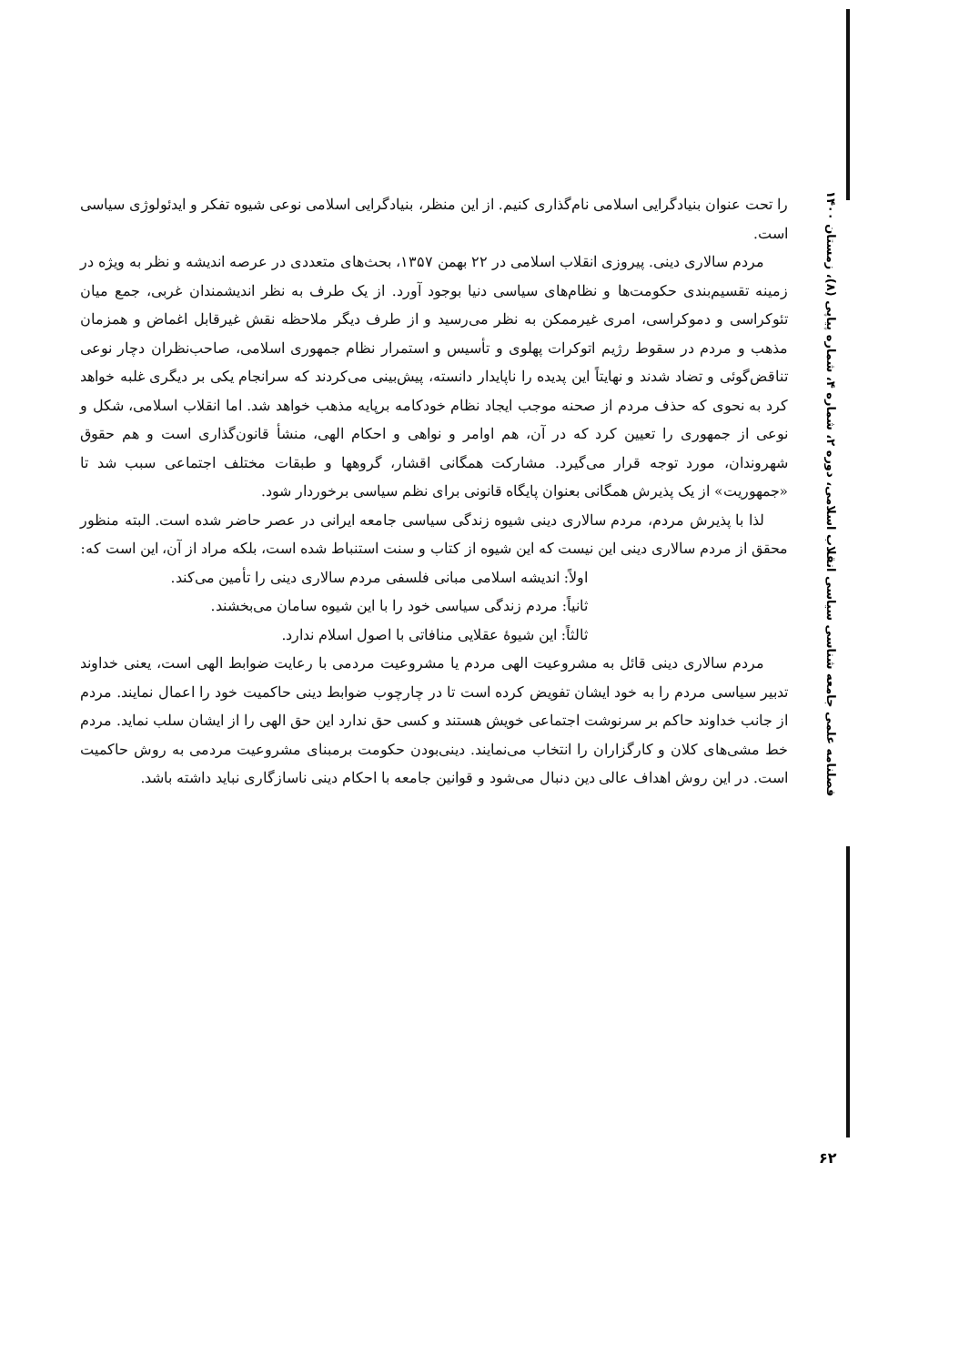را تحت عنوان بنیادگرایی اسلامی نام‌گذاری کنیم. از این منظر، بنیادگرایی اسلامی نوعی شیوه تفکر و ایدئولوژی سیاسی است.
مردم سالاری دینی. پیروزی انقلاب اسلامی در ۲۲ بهمن ۱۳۵۷، بحث‌های متعددی در عرصه اندیشه و نظر به ویژه در زمینه تقسیم‌بندی حکومت‌ها و نظام‌های سیاسی دنیا بوجود آورد. از یک طرف به نظر اندیشمندان غربی، جمع میان تئوکراسی و دموکراسی، امری غیرممکن به نظر می‌رسید و از طرف دیگر ملاحظه نقش غیرقابل اغماض و همزمان مذهب و مردم در سقوط رژیم اتوکرات پهلوی و تأسیس و استمرار نظام جمهوری اسلامی، صاحب‌نظران دچار نوعی تناقض‌گوئی و تضاد شدند و نهایتاً این پدیده را ناپایدار دانسته، پیش‌بینی می‌کردند که سرانجام یکی بر دیگری غلبه خواهد کرد به نحوی که حذف مردم از صحنه موجب ایجاد نظام خودکامه برپایه مذهب خواهد شد. اما انقلاب اسلامی، شکل و نوعی از جمهوری را تعیین کرد که در آن، هم اوامر و نواهی و احکام الهی، منشأ قانون‌گذاری است و هم حقوق شهروندان، مورد توجه قرار می‌گیرد. مشارکت همگانی اقشار، گروهها و طبقات مختلف اجتماعی سبب شد تا «جمهوریت» از یک پذیرش همگانی بعنوان پایگاه قانونی برای نظم سیاسی برخوردار شود.
لذا با پذیرش مردم، مردم سالاری دینی شیوه زندگی سیاسی جامعه ایرانی در عصر حاضر شده است. البته منظور محقق از مردم سالاری دینی این نیست که این شیوه از کتاب و سنت استنباط شده است، بلکه مراد از آن، این است که:
اولاً: اندیشه اسلامی مبانی فلسفی مردم سالاری دینی را تأمین می‌کند.
ثانیاً: مردم زندگی سیاسی خود را با این شیوه سامان می‌بخشند.
ثالثاً: این شیوهٔ عقلایی منافاتی با اصول اسلام ندارد.
مردم سالاری دینی قائل به مشروعیت الهی مردم یا مشروعیت مردمی با رعایت ضوابط الهی است، یعنی خداوند تدبیر سیاسی مردم را به خود ایشان تفویض کرده است تا در چارچوب ضوابط دینی حاکمیت خود را اعمال نمایند. مردم از جانب خداوند حاکم بر سرنوشت اجتماعی خویش هستند و کسی حق ندارد این حق الهی را از ایشان سلب نماید. مردم خط مشی‌های کلان و کارگزاران را انتخاب می‌نمایند. دینی‌بودن حکومت برمبنای مشروعیت مردمی به روش حاکمیت است. در این روش اهداف عالی دین دنبال می‌شود و قوانین جامعه با احکام دینی ناسازگاری نباید داشته باشد.
فصلنامه علمی جامعه شناسی سیاسی انقلاب اسلامی، دوره ۲، شماره ۴، شماره پیاپی (۸)، زمستان ۱۴۰۰
۶۲